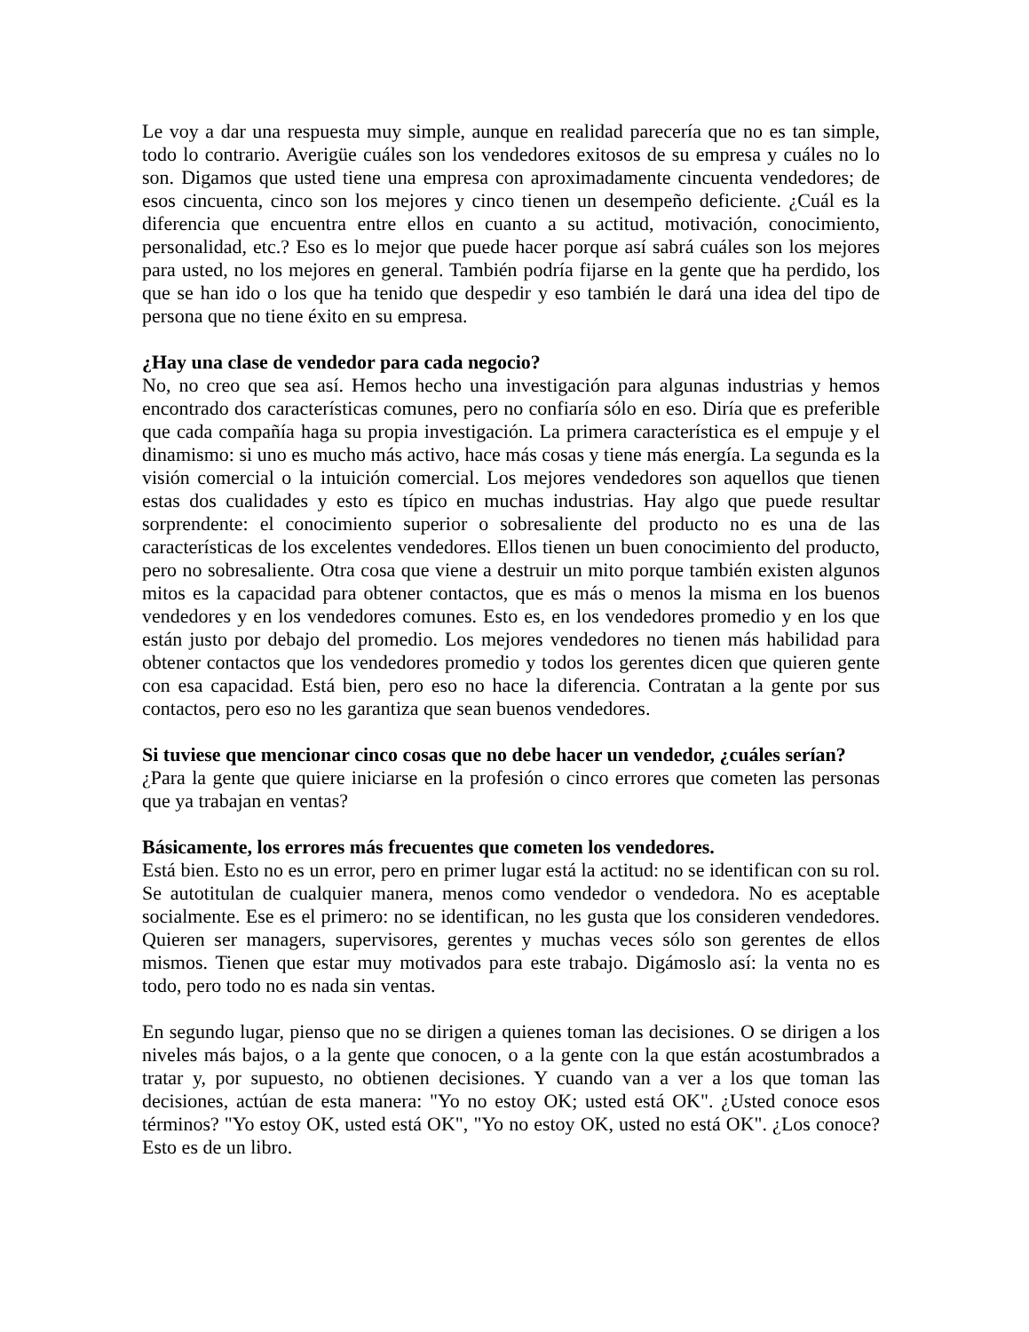Le voy a dar una respuesta muy simple, aunque en realidad parecería que no es tan simple, todo lo contrario. Averigüe cuáles son los vendedores exitosos de su empresa y cuáles no lo son. Digamos que usted tiene una empresa con aproximadamente cincuenta vendedores; de esos cincuenta, cinco son los mejores y cinco tienen un desempeño deficiente. ¿Cuál es la diferencia que encuentra entre ellos en cuanto a su actitud, motivación, conocimiento, personalidad, etc.? Eso es lo mejor que puede hacer porque así sabrá cuáles son los mejores para usted, no los mejores en general. También podría fijarse en la gente que ha perdido, los que se han ido o los que ha tenido que despedir y eso también le dará una idea del tipo de persona que no tiene éxito en su empresa.
¿Hay una clase de vendedor para cada negocio?
No, no creo que sea así. Hemos hecho una investigación para algunas industrias y hemos encontrado dos características comunes, pero no confiaría sólo en eso. Diría que es preferible que cada compañía haga su propia investigación. La primera característica es el empuje y el dinamismo: si uno es mucho más activo, hace más cosas y tiene más energía. La segunda es la visión comercial o la intuición comercial. Los mejores vendedores son aquellos que tienen estas dos cualidades y esto es típico en muchas industrias. Hay algo que puede resultar sorprendente: el conocimiento superior o sobresaliente del producto no es una de las características de los excelentes vendedores. Ellos tienen un buen conocimiento del producto, pero no sobresaliente. Otra cosa que viene a destruir un mito porque también existen algunos mitos es la capacidad para obtener contactos, que es más o menos la misma en los buenos vendedores y en los vendedores comunes. Esto es, en los vendedores promedio y en los que están justo por debajo del promedio. Los mejores vendedores no tienen más habilidad para obtener contactos que los vendedores promedio y todos los gerentes dicen que quieren gente con esa capacidad. Está bien, pero eso no hace la diferencia. Contratan a la gente por sus contactos, pero eso no les garantiza que sean buenos vendedores.
Si tuviese que mencionar cinco cosas que no debe hacer un vendedor, ¿cuáles serían?
¿Para la gente que quiere iniciarse en la profesión o cinco errores que cometen las personas que ya trabajan en ventas?
Básicamente, los errores más frecuentes que cometen los vendedores.
Está bien. Esto no es un error, pero en primer lugar está la actitud: no se identifican con su rol. Se autotitulan de cualquier manera, menos como vendedor o vendedora. No es aceptable socialmente. Ese es el primero: no se identifican, no les gusta que los consideren vendedores. Quieren ser managers, supervisores, gerentes y muchas veces sólo son gerentes de ellos mismos. Tienen que estar muy motivados para este trabajo. Digámoslo así: la venta no es todo, pero todo no es nada sin ventas.
En segundo lugar, pienso que no se dirigen a quienes toman las decisiones. O se dirigen a los niveles más bajos, o a la gente que conocen, o a la gente con la que están acostumbrados a tratar y, por supuesto, no obtienen decisiones. Y cuando van a ver a los que toman las decisiones, actúan de esta manera: "Yo no estoy OK; usted está OK". ¿Usted conoce esos términos? "Yo estoy OK, usted está OK", "Yo no estoy OK, usted no está OK". ¿Los conoce? Esto es de un libro.